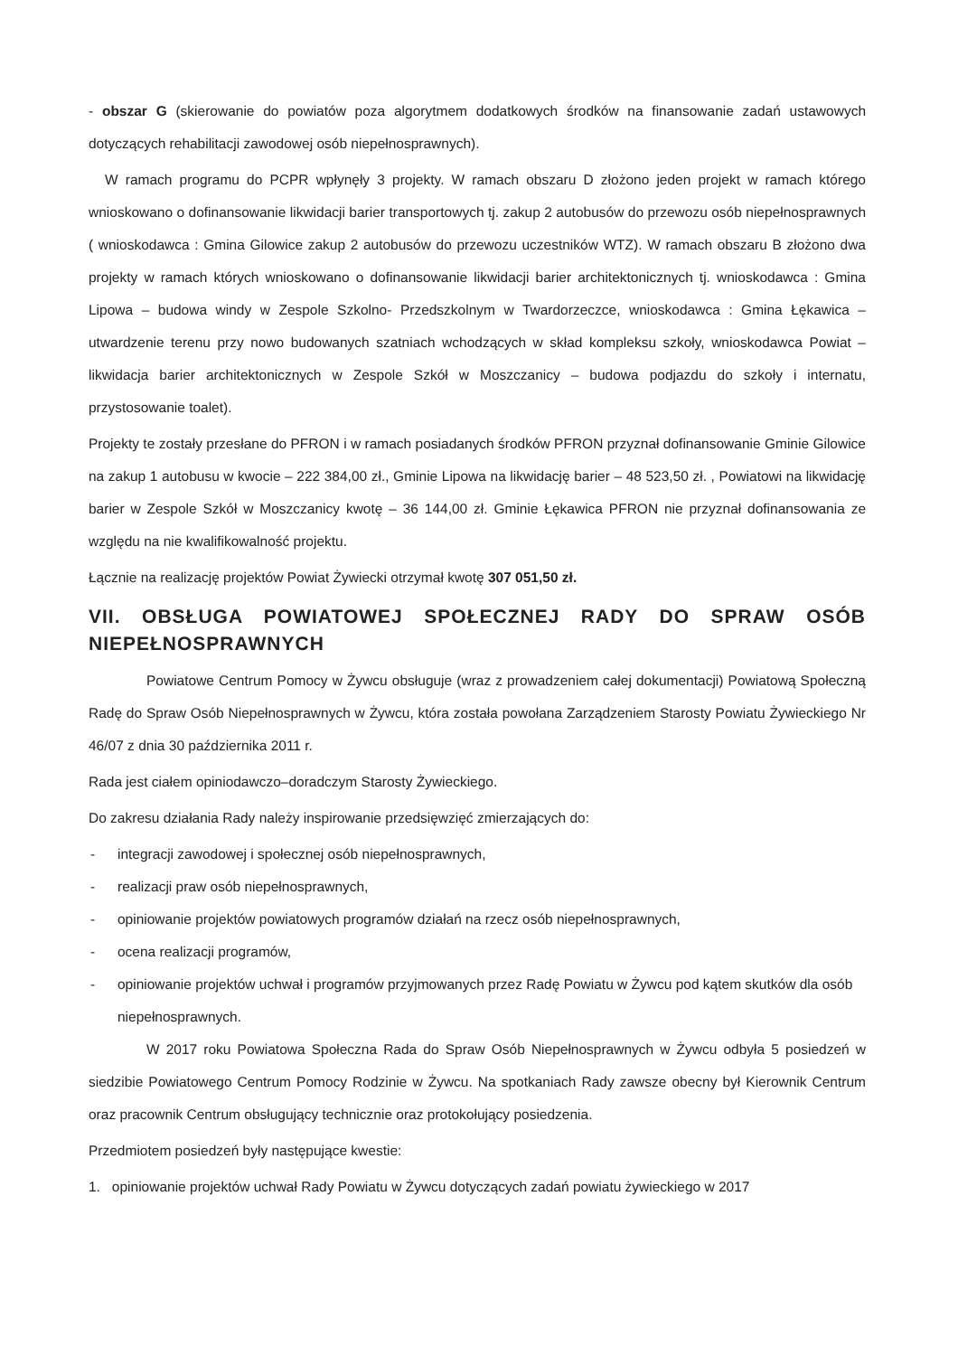- obszar G (skierowanie do powiatów poza algorytmem dodatkowych środków na finansowanie zadań ustawowych dotyczących rehabilitacji zawodowej osób niepełnosprawnych).
W ramach programu do PCPR wpłynęły 3 projekty. W ramach obszaru D złożono jeden projekt w ramach którego wnioskowano o dofinansowanie likwidacji barier transportowych tj. zakup 2 autobusów do przewozu osób niepełnosprawnych ( wnioskodawca : Gmina Gilowice zakup 2 autobusów do przewozu uczestników WTZ). W ramach obszaru B złożono dwa projekty w ramach których wnioskowano o dofinansowanie likwidacji barier architektonicznych tj. wnioskodawca : Gmina Lipowa – budowa windy w Zespole Szkolno- Przedszkolnym w Twardorzeczce, wnioskodawca : Gmina Łękawica – utwardzenie terenu przy nowo budowanych szatniach wchodzących w skład kompleksu szkoły, wnioskodawca Powiat – likwidacja barier architektonicznych w Zespole Szkół w Moszczanicy – budowa podjazdu do szkoły i internatu, przystosowanie toalet).
Projekty te zostały przesłane do PFRON i w ramach posiadanych środków PFRON przyznał dofinansowanie Gminie Gilowice na zakup 1 autobusu w kwocie – 222 384,00 zł., Gminie Lipowa na likwidację barier – 48 523,50 zł. , Powiatowi na likwidację barier w Zespole Szkół w Moszczanicy kwotę – 36 144,00 zł. Gminie Łękawica PFRON nie przyznał dofinansowania ze względu na nie kwalifikowalność projektu.
Łącznie na realizację projektów Powiat Żywiecki otrzymał kwotę 307 051,50 zł.
VII. OBSŁUGA POWIATOWEJ SPOŁECZNEJ RADY DO SPRAW OSÓB NIEPEŁNOSPRAWNYCH
Powiatowe Centrum Pomocy w Żywcu obsługuje (wraz z prowadzeniem całej dokumentacji) Powiatową Społeczną Radę do Spraw Osób Niepełnosprawnych w Żywcu, która została powołana Zarządzeniem Starosty Powiatu Żywieckiego Nr 46/07 z dnia 30 października 2011 r.
Rada jest ciałem opiniodawczo–doradczym Starosty Żywieckiego.
Do zakresu działania Rady należy inspirowanie przedsięwzięć zmierzających do:
- integracji zawodowej i społecznej osób niepełnosprawnych,
- realizacji praw osób niepełnosprawnych,
- opiniowanie projektów powiatowych programów działań na rzecz osób niepełnosprawnych,
- ocena realizacji programów,
- opiniowanie projektów uchwał i programów przyjmowanych przez Radę Powiatu w Żywcu pod kątem skutków dla osób niepełnosprawnych.
W 2017 roku Powiatowa Społeczna Rada do Spraw Osób Niepełnosprawnych w Żywcu odbyła 5 posiedzeń w siedzibie Powiatowego Centrum Pomocy Rodzinie w Żywcu. Na spotkaniach Rady zawsze obecny był Kierownik Centrum oraz pracownik Centrum obsługujący technicznie oraz protokołujący posiedzenia.
Przedmiotem posiedzeń były następujące kwestie:
1. opiniowanie projektów uchwał Rady Powiatu w Żywcu dotyczących zadań powiatu żywieckiego w 2017